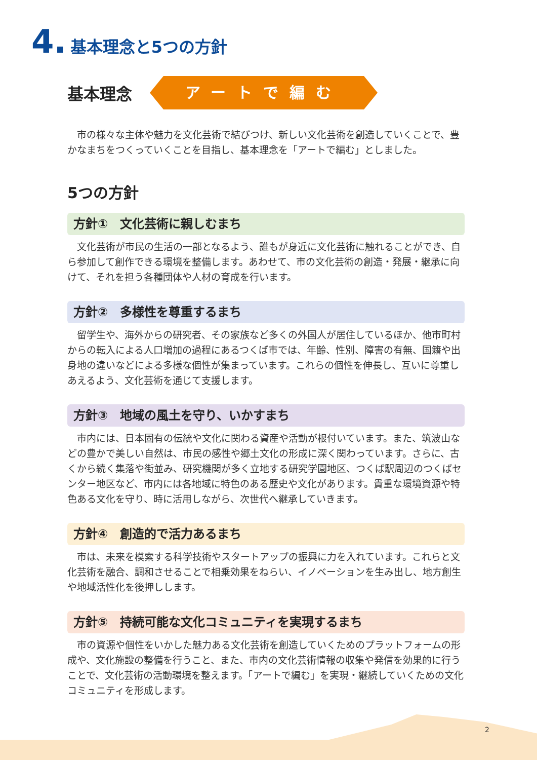4. 基本理念と5つの方針
基本理念
アートで編む
市の様々な主体や魅力を文化芸術で結びつけ、新しい文化芸術を創造していくことで、豊かなまちをつくっていくことを目指し、基本理念を「アートで編む」としました。
5つの方針
方針①　文化芸術に親しむまち
文化芸術が市民の生活の一部となるよう、誰もが身近に文化芸術に触れることができ、自ら参加して創作できる環境を整備します。あわせて、市の文化芸術の創造・発展・継承に向けて、それを担う各種団体や人材の育成を行います。
方針②　多様性を尊重するまち
留学生や、海外からの研究者、その家族など多くの外国人が居住しているほか、他市町村からの転入による人口増加の過程にあるつくば市では、年齢、性別、障害の有無、国籍や出身地の違いなどによる多様な個性が集まっています。これらの個性を伸長し、互いに尊重しあえるよう、文化芸術を通じて支援します。
方針③　地域の風土を守り、いかすまち
市内には、日本固有の伝統や文化に関わる資産や活動が根付いています。また、筑波山などの豊かで美しい自然は、市民の感性や郷土文化の形成に深く関わっています。さらに、古くから続く集落や街並み、研究機関が多く立地する研究学園地区、つくば駅周辺のつくばセンター地区など、市内には各地域に特色のある歴史や文化があります。貴重な環境資源や特色ある文化を守り、時に活用しながら、次世代へ継承していきます。
方針④　創造的で活力あるまち
市は、未来を模索する科学技術やスタートアップの振興に力を入れています。これらと文化芸術を融合、調和させることで相乗効果をねらい、イノベーションを生み出し、地方創生や地域活性化を後押しします。
方針⑤　持続可能な文化コミュニティを実現するまち
市の資源や個性をいかした魅力ある文化芸術を創造していくためのプラットフォームの形成や、文化施設の整備を行うこと、また、市内の文化芸術情報の収集や発信を効果的に行うことで、文化芸術の活動環境を整えます。「アートで編む」を実現・継続していくための文化コミュニティを形成します。
2